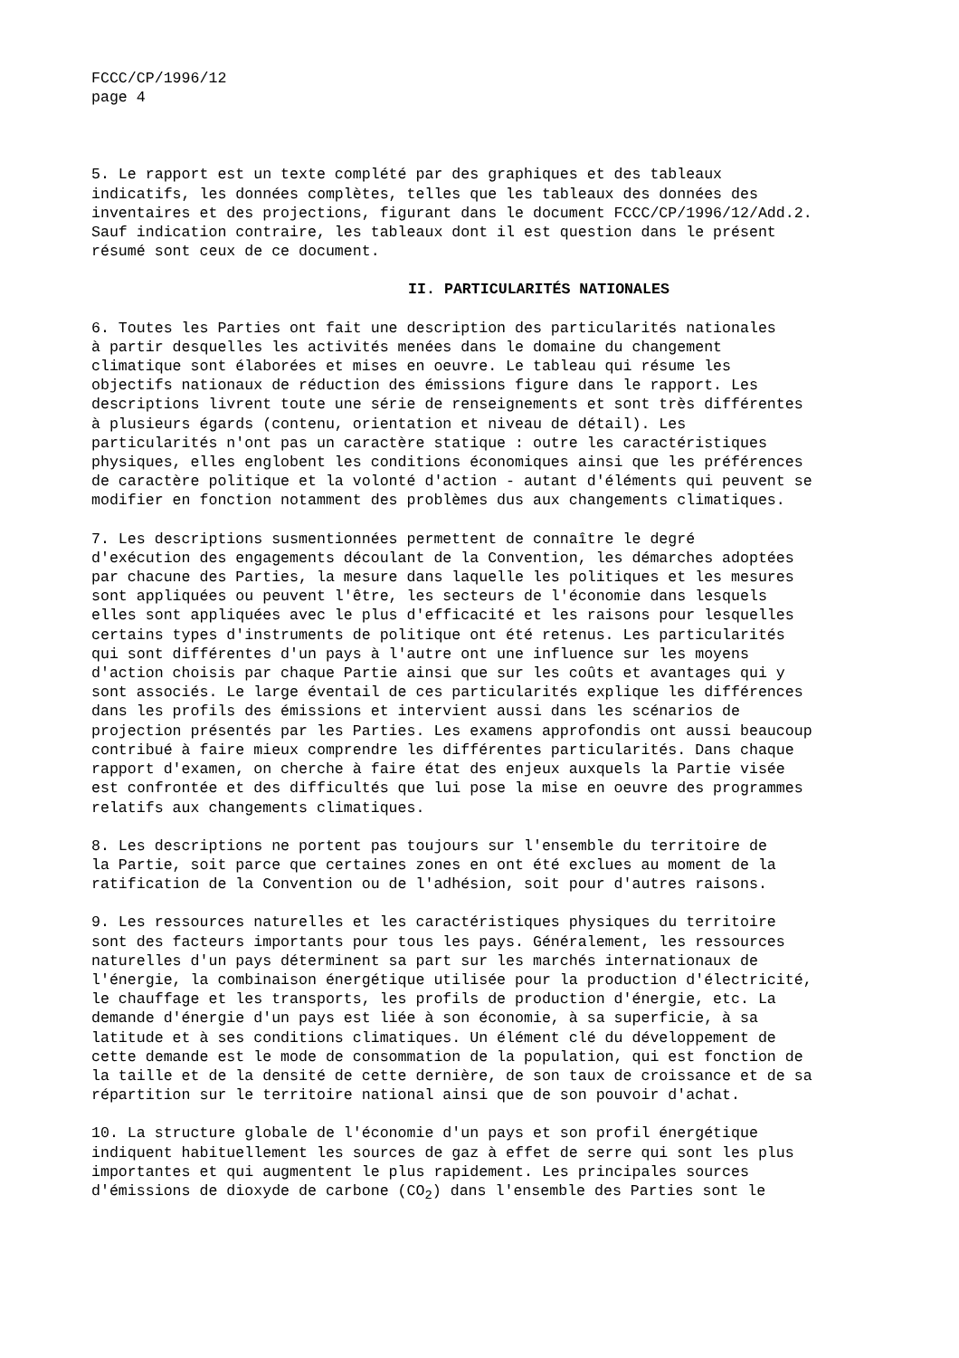FCCC/CP/1996/12 page 4
5. Le rapport est un texte complété par des graphiques et des tableaux indicatifs, les données complètes, telles que les tableaux des données des inventaires et des projections, figurant dans le document FCCC/CP/1996/12/Add.2. Sauf indication contraire, les tableaux dont il est question dans le présent résumé sont ceux de ce document.
II. PARTICULARITÉS NATIONALES
6. Toutes les Parties ont fait une description des particularités nationales à partir desquelles les activités menées dans le domaine du changement climatique sont élaborées et mises en oeuvre. Le tableau qui résume les objectifs nationaux de réduction des émissions figure dans le rapport. Les descriptions livrent toute une série de renseignements et sont très différentes à plusieurs égards (contenu, orientation et niveau de détail). Les particularités n'ont pas un caractère statique : outre les caractéristiques physiques, elles englobent les conditions économiques ainsi que les préférences de caractère politique et la volonté d'action - autant d'éléments qui peuvent se modifier en fonction notamment des problèmes dus aux changements climatiques.
7. Les descriptions susmentionnées permettent de connaître le degré d'exécution des engagements découlant de la Convention, les démarches adoptées par chacune des Parties, la mesure dans laquelle les politiques et les mesures sont appliquées ou peuvent l'être, les secteurs de l'économie dans lesquels elles sont appliquées avec le plus d'efficacité et les raisons pour lesquelles certains types d'instruments de politique ont été retenus. Les particularités qui sont différentes d'un pays à l'autre ont une influence sur les moyens d'action choisis par chaque Partie ainsi que sur les coûts et avantages qui y sont associés. Le large éventail de ces particularités explique les différences dans les profils des émissions et intervient aussi dans les scénarios de projection présentés par les Parties. Les examens approfondis ont aussi beaucoup contribué à faire mieux comprendre les différentes particularités. Dans chaque rapport d'examen, on cherche à faire état des enjeux auxquels la Partie visée est confrontée et des difficultés que lui pose la mise en oeuvre des programmes relatifs aux changements climatiques.
8. Les descriptions ne portent pas toujours sur l'ensemble du territoire de la Partie, soit parce que certaines zones en ont été exclues au moment de la ratification de la Convention ou de l'adhésion, soit pour d'autres raisons.
9. Les ressources naturelles et les caractéristiques physiques du territoire sont des facteurs importants pour tous les pays. Généralement, les ressources naturelles d'un pays déterminent sa part sur les marchés internationaux de l'énergie, la combinaison énergétique utilisée pour la production d'électricité, le chauffage et les transports, les profils de production d'énergie, etc. La demande d'énergie d'un pays est liée à son économie, à sa superficie, à sa latitude et à ses conditions climatiques. Un élément clé du développement de cette demande est le mode de consommation de la population, qui est fonction de la taille et de la densité de cette dernière, de son taux de croissance et de sa répartition sur le territoire national ainsi que de son pouvoir d'achat.
10. La structure globale de l'économie d'un pays et son profil énergétique indiquent habituellement les sources de gaz à effet de serre qui sont les plus importantes et qui augmentent le plus rapidement. Les principales sources d'émissions de dioxyde de carbone (CO<sub>2</sub>) dans l'ensemble des Parties sont le